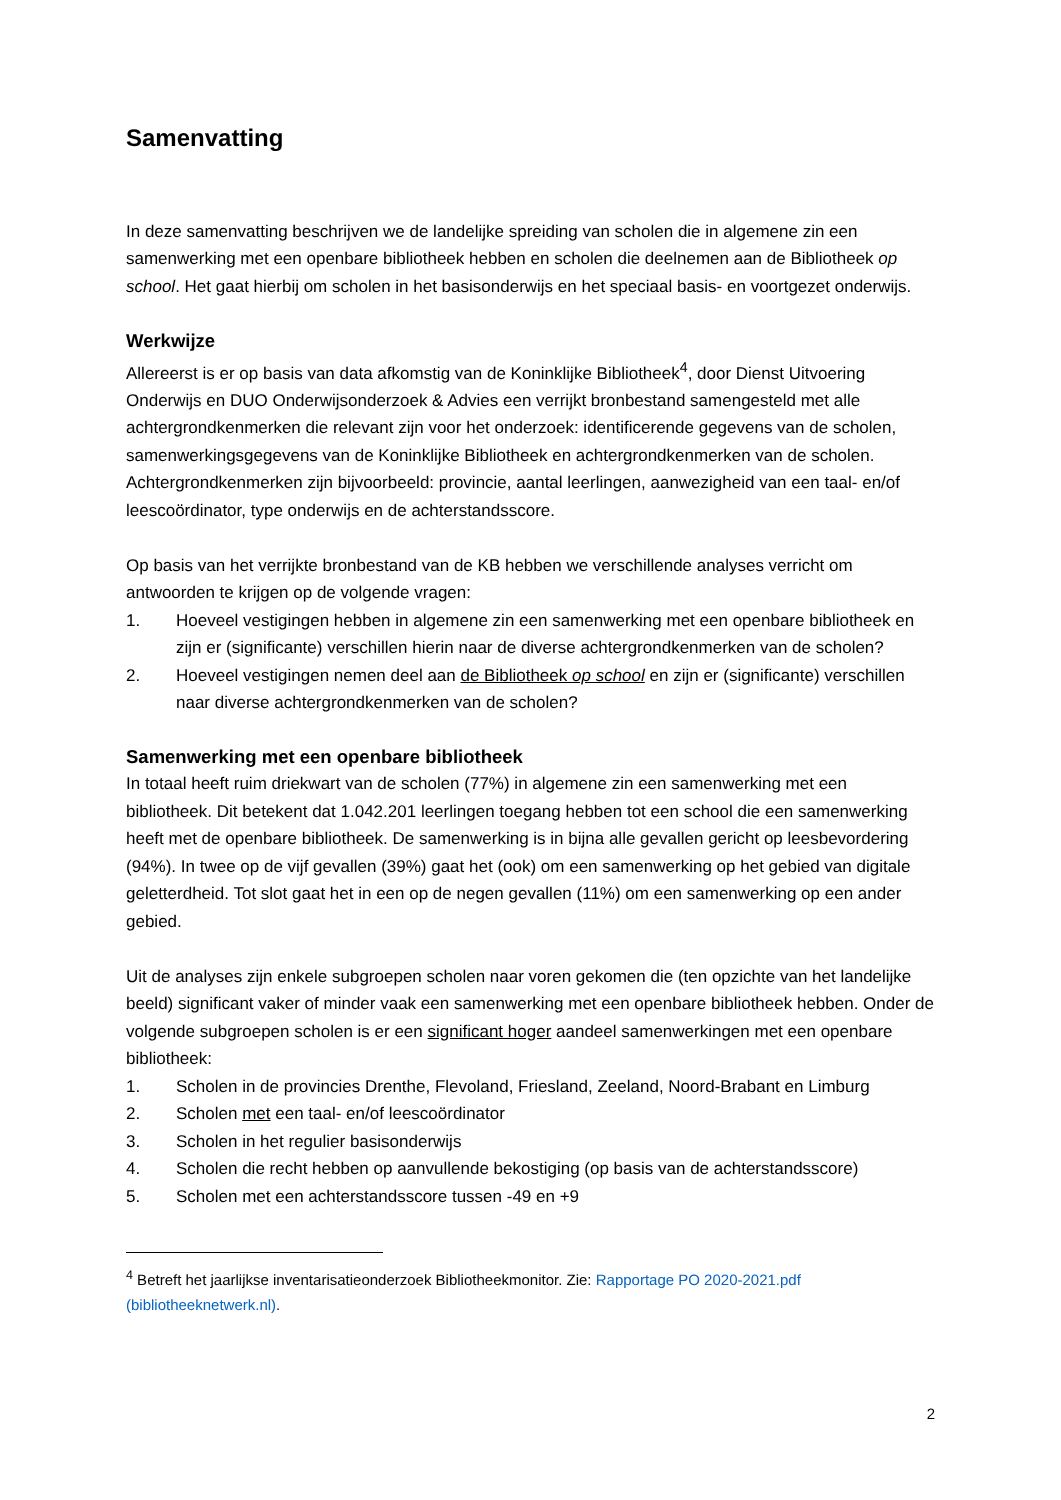Samenvatting
In deze samenvatting beschrijven we de landelijke spreiding van scholen die in algemene zin een samenwerking met een openbare bibliotheek hebben en scholen die deelnemen aan de Bibliotheek op school. Het gaat hierbij om scholen in het basisonderwijs en het speciaal basis- en voortgezet onderwijs.
Werkwijze
Allereerst is er op basis van data afkomstig van de Koninklijke Bibliotheek<sup>4</sup>, door Dienst Uitvoering Onderwijs en DUO Onderwijsonderzoek & Advies een verrijkt bronbestand samengesteld met alle achtergrondkenmerken die relevant zijn voor het onderzoek: identificerende gegevens van de scholen, samenwerkingsgegevens van de Koninklijke Bibliotheek en achtergrondkenmerken van de scholen. Achtergrondkenmerken zijn bijvoorbeeld: provincie, aantal leerlingen, aanwezigheid van een taal- en/of leescoördinator, type onderwijs en de achterstandsscore.
Op basis van het verrijkte bronbestand van de KB hebben we verschillende analyses verricht om antwoorden te krijgen op de volgende vragen:
1. Hoeveel vestigingen hebben in algemene zin een samenwerking met een openbare bibliotheek en zijn er (significante) verschillen hierin naar de diverse achtergrondkenmerken van de scholen?
2. Hoeveel vestigingen nemen deel aan de Bibliotheek op school en zijn er (significante) verschillen naar diverse achtergrondkenmerken van de scholen?
Samenwerking met een openbare bibliotheek
In totaal heeft ruim driekwart van de scholen (77%) in algemene zin een samenwerking met een bibliotheek. Dit betekent dat 1.042.201 leerlingen toegang hebben tot een school die een samenwerking heeft met de openbare bibliotheek. De samenwerking is in bijna alle gevallen gericht op leesbevordering (94%). In twee op de vijf gevallen (39%) gaat het (ook) om een samenwerking op het gebied van digitale geletterdheid. Tot slot gaat het in een op de negen gevallen (11%) om een samenwerking op een ander gebied.
Uit de analyses zijn enkele subgroepen scholen naar voren gekomen die (ten opzichte van het landelijke beeld) significant vaker of minder vaak een samenwerking met een openbare bibliotheek hebben. Onder de volgende subgroepen scholen is er een significant hoger aandeel samenwerkingen met een openbare bibliotheek:
1. Scholen in de provincies Drenthe, Flevoland, Friesland, Zeeland, Noord-Brabant en Limburg
2. Scholen met een taal- en/of leescoördinator
3. Scholen in het regulier basisonderwijs
4. Scholen die recht hebben op aanvullende bekostiging (op basis van de achterstandsscore)
5. Scholen met een achterstandsscore tussen -49 en +9
<sup>4</sup> Betreft het jaarlijkse inventarisatieonderzoek Bibliotheekmonitor. Zie: Rapportage PO 2020-2021.pdf (bibliotheeknetwerk.nl).
2